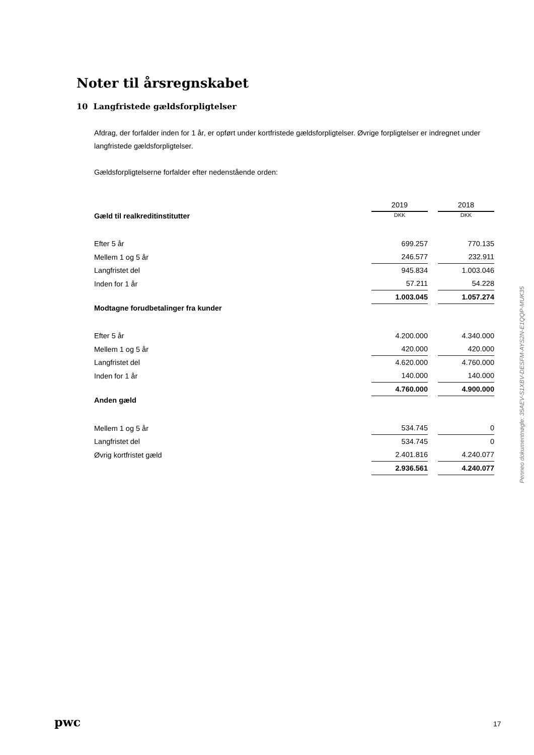Noter til årsregnskabet
10 Langfristede gældsforpligtelser
Afdrag, der forfalder inden for 1 år, er opført under kortfristede gældsforpligtelser. Øvrige forpligtelser er indregnet under langfristede gældsforpligtelser.
Gældsforpligtelserne forfalder efter nedenstående orden:
| | 2019 | 2018 |
| Gæld til realkreditinstitutter | DKK | DKK |
| Efter 5 år | 699.257 | 770.135 |
| Mellem 1 og 5 år | 246.577 | 232.911 |
| Langfristet del | 945.834 | 1.003.046 |
| Inden for 1 år | 57.211 | 54.228 |
| | 1.003.045 | 1.057.274 |
| Modtagne forudbetalinger fra kunder | | |
| Efter 5 år | 4.200.000 | 4.340.000 |
| Mellem 1 og 5 år | 420.000 | 420.000 |
| Langfristet del | 4.620.000 | 4.760.000 |
| Inden for 1 år | 140.000 | 140.000 |
| | 4.760.000 | 4.900.000 |
| Anden gæld | | |
| Mellem 1 og 5 år | 534.745 | 0 |
| Langfristet del | 534.745 | 0 |
| Øvrig kortfristet gæld | 2.401.816 | 4.240.077 |
| | 2.936.561 | 4.240.077 |
Penneo dokumentnøgle: 35AEV-S1XBV-DESFM-AYS2N-E1QQP-MUK35
pwc 17